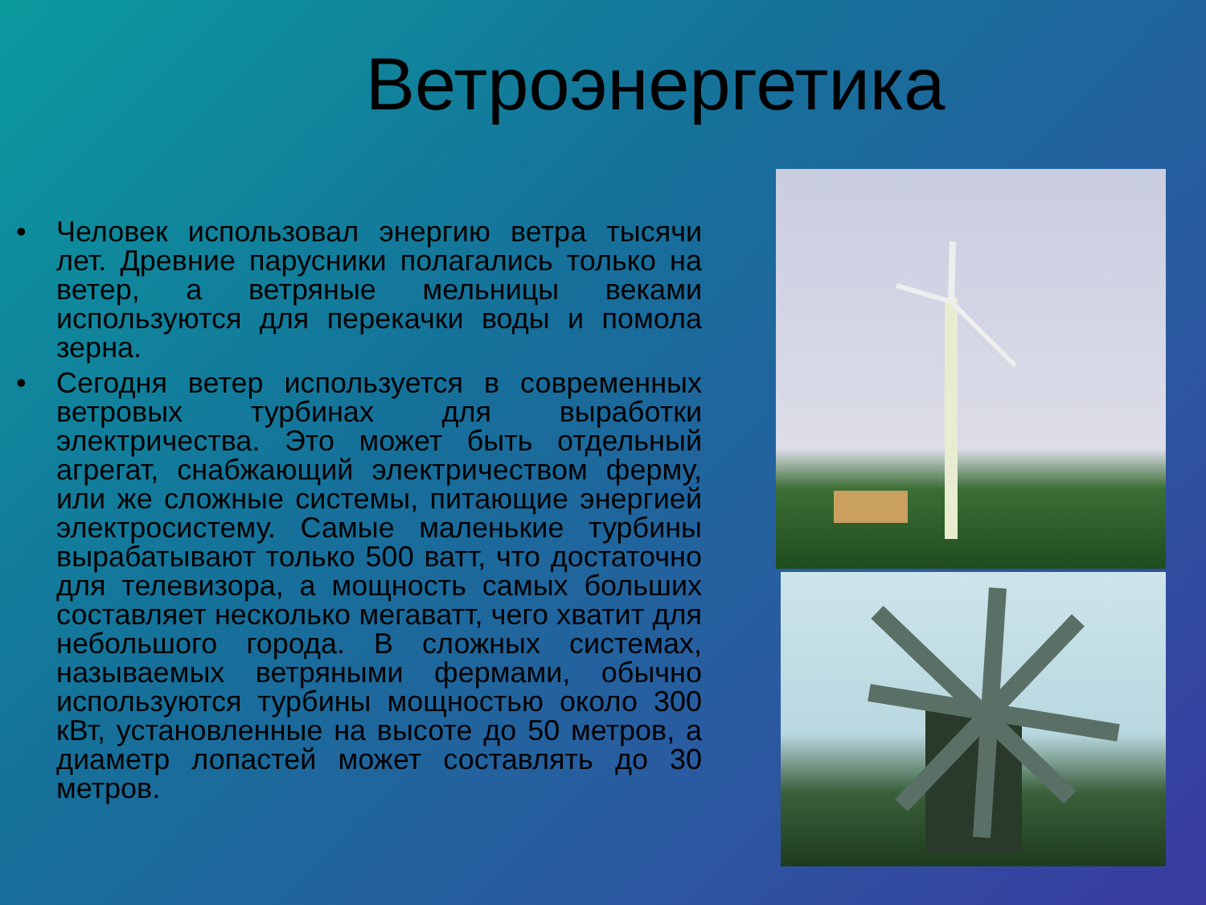Ветроэнергетика
• Человек использовал энергию ветра тысячи лет. Древние парусники полагались только на ветер, а ветряные мельницы веками используются для перекачки воды и помола зерна.
• Сегодня ветер используется в современных ветровых турбинах для выработки электричества. Это может быть отдельный агрегат, снабжающий электричеством ферму, или же сложные системы, питающие энергией электросистему. Самые маленькие турбины вырабатывают только 500 ватт, что достаточно для телевизора, а мощность самых больших составляет несколько мегаватт, чего хватит для небольшого города. В сложных системах, называемых ветряными фермами, обычно используются турбины мощностью около 300 кВт, установленные на высоте до 50 метров, а диаметр лопастей может составлять до 30 метров.